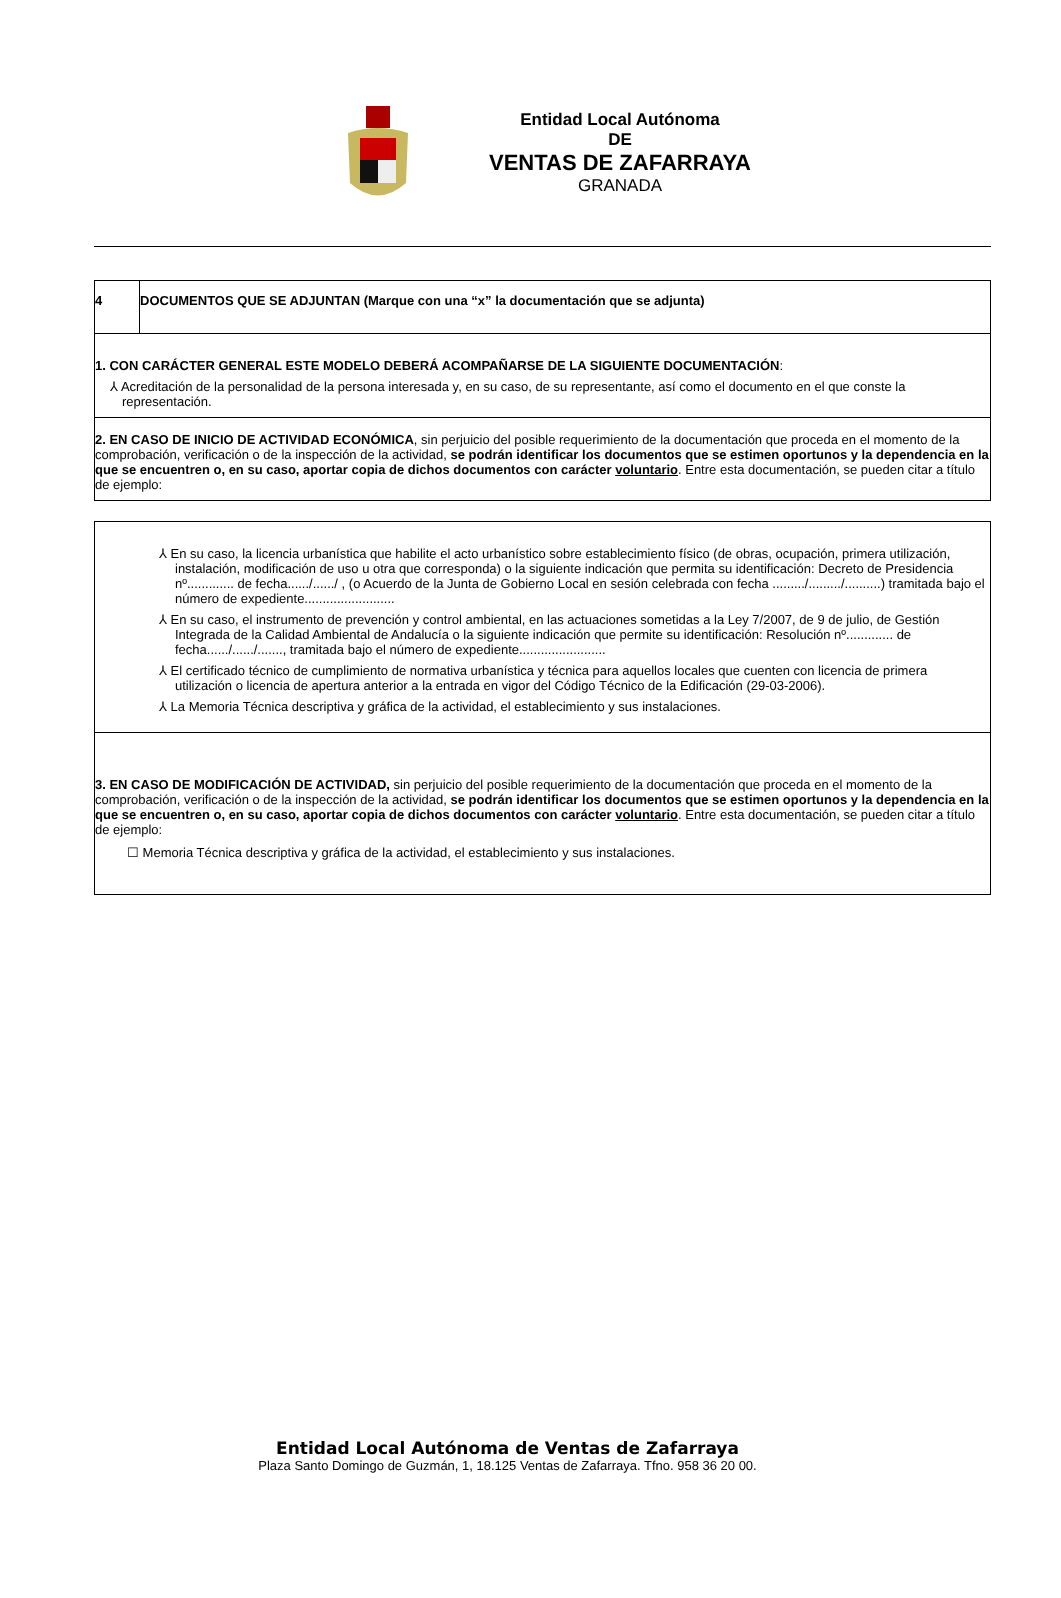Entidad Local Autónoma
DE
VENTAS DE ZAFARRAYA
GRANADA
| 4 | DOCUMENTOS QUE SE ADJUNTAN (Marque con una “x” la documentación que se adjunta) |
| 1. CON CARÁCTER GENERAL ESTE MODELO DEBERÁ ACOMPAÑARSE DE LA SIGUIENTE DOCUMENTACIÓN : ⅄ Acreditación de la personalidad de la persona interesada y, en su caso, de su representante, así como el documento en el que conste la representación. | |
| 2. EN CASO DE INICIO DE ACTIVIDAD ECONÓMICA , sin perjuicio del posible requerimiento de la documentación que proceda en el momento de la comprobación, verificación o de la inspección de la actividad, se podrán identificar los documentos que se estimen oportunos y la dependencia en la que se encuentren o, en su caso, aportar copia de dichos documentos con carácter voluntario . Entre esta documentación, se pueden citar a título de ejemplo: | |
| ⅄ En su caso, la licencia urbanística que habilite el acto urbanístico sobre establecimiento físico (de obras, ocupación, primera utilización, instalación, modificación de uso u otra que corresponda) o la siguiente indicación que permita su identificación: Decreto de Presidencia nº............. de fecha....../....../ , (o Acuerdo de la Junta de Gobierno Local en sesión celebrada con fecha ........./........./..........) tramitada bajo el número de expediente......................... ⅄ En su caso, el instrumento de prevención y control ambiental, en las actuaciones sometidas a la Ley 7/2007, de 9 de julio, de Gestión Integrada de la Calidad Ambiental de Andalucía o la siguiente indicación que permite su identificación: Resolución nº............. de fecha....../....../......., tramitada bajo el número de expediente........................ ⅄ El certificado técnico de cumplimiento de normativa urbanística y técnica para aquellos locales que cuenten con licencia de primera utilización o licencia de apertura anterior a la entrada en vigor del Código Técnico de la Edificación (29-03-2006). ⅄ La Memoria Técnica descriptiva y gráfica de la actividad, el establecimiento y sus instalaciones. |
| 3. EN CASO DE MODIFICACIÓN DE ACTIVIDAD, sin perjuicio del posible requerimiento de la documentación que proceda en el momento de la comprobación, verificación o de la inspección de la actividad, se podrán identificar los documentos que se estimen oportunos y la dependencia en la que se encuentren o, en su caso, aportar copia de dichos documentos con carácter voluntario . Entre esta documentación, se pueden citar a título de ejemplo: ☐ Memoria Técnica descriptiva y gráfica de la actividad, el establecimiento y sus instalaciones. |
Entidad Local Autónoma de Ventas de Zafarraya
Plaza Santo Domingo de Guzmán, 1, 18.125 Ventas de Zafarraya. Tfno. 958 36 20 00.